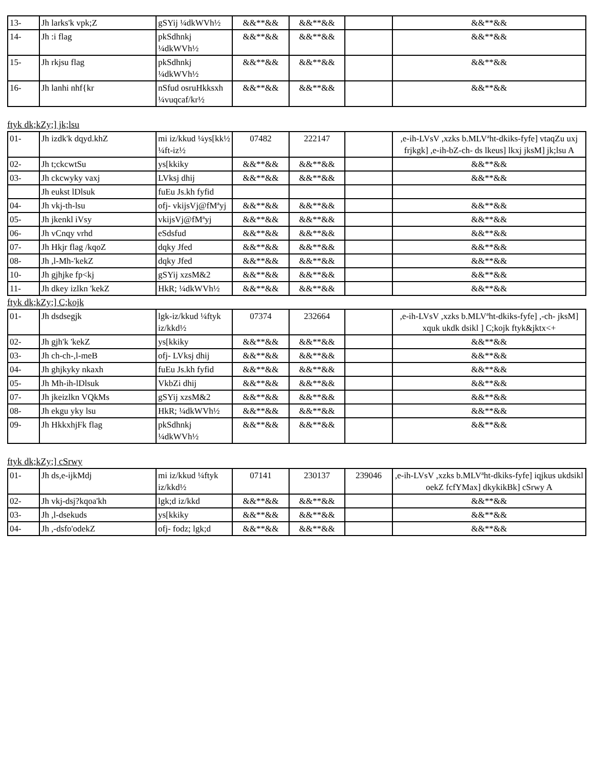| 13- | Jh larks'k vpk;Z | gSYij ¼dkWVh½ | &&**&& | &&**&& | | &&**&& |
| 14- | Jh :i flag | pkSdhnkj ¼dkWVh½ | &&**&& | &&**&& | | &&**&& |
| 15- | Jh rkjsu flag | pkSdhnkj ¼dkWVh½ | &&**&& | &&**&& | | &&**&& |
| 16- | Jh lanhi nhf{kr | nSfud osruHkksxh ¼vuqcaf/kr½ | &&**&& | &&**&& | | &&**&& |
ftyk dk;kZy;] jk;lsu
| 01- | Jh izdk'k dqyd.khZ | mi iz/kkud ¼ys[kk½ ¼ft-iz½ | 07482 | 222147 | | ,e-ih-LVsV ,xzks b.MLVªht-dkiks-fyfe] vtaqZu uxj frjkgk] ,e-ih-bZ-ch- ds lkeus] lkxj jksM] jk;lsu A |
| 02- | Jh t;ckcwtSu | ys[kkiky | &&**&& | &&**&& | | &&**&& |
| 03- | Jh ckcwyky vaxj | LVksj dhij | &&**&& | &&**&& | | &&**&& |
| | Jh eukst lDlsuk | fuEu Js.kh fyfid | | | | |
| 04- | Jh vkj-th-lsu | ofj- vkijsVj@fMªyj | &&**&& | &&**&& | | &&**&& |
| 05- | Jh jkenkl iVsy | vkijsVj@fMªyj | &&**&& | &&**&& | | &&**&& |
| 06- | Jh vCnqy vrhd | eSdsfud | &&**&& | &&**&& | | &&**&& |
| 07- | Jh Hkjr flag /kqoZ | dqky Jfed | &&**&& | &&**&& | | &&**&& |
| 08- | Jh ,l-Mh-'kekZ | dqky Jfed | &&**&& | &&**&& | | &&**&& |
| 10- | Jh gjhjke fp<kj | gSYij xzsM&2 | &&**&& | &&**&& | | &&**&& |
| 11- | Jh dkey izlkn 'kekZ | HkR; ¼dkWVh½ | &&**&& | &&**&& | | &&**&& |
ftyk dk;kZy;] C;kojk
| 01- | Jh dsdsegjk | lgk-iz/kkud ¼ftyk iz/kkd½ | 07374 | 232664 | | ,e-ih-LVsV ,xzks b.MLVªht-dkiks-fyfe] ,-ch- jksM] xquk ukdk dsikl ] C;kojk ftyk&jktx<+ |
| 02- | Jh gjh'k 'kekZ | ys[kkiky | &&**&& | &&**&& | | &&**&& |
| 03- | Jh ch-ch-,l-meB | ofj- LVksj dhij | &&**&& | &&**&& | | &&**&& |
| 04- | Jh ghjkyky nkaxh | fuEu Js.kh fyfid | &&**&& | &&**&& | | &&**&& |
| 05- | Jh Mh-ih-lDlsuk | VkbZi dhij | &&**&& | &&**&& | | &&**&& |
| 07- | Jh jkeizlkn VQkMs | gSYij xzsM&2 | &&**&& | &&**&& | | &&**&& |
| 08- | Jh ekgu yky lsu | HkR; ¼dkWVh½ | &&**&& | &&**&& | | &&**&& |
| 09- | Jh HkkxhjFk flag | pkSdhnkj ¼dkWVh½ | &&**&& | &&**&& | | &&**&& |
ftyk dk;kZy;] cSrwy
| 01- | Jh ds,e-ijkMdj | mi iz/kkud ¼ftyk iz/kkd½ | 07141 | 230137 | 239046 | ,e-ih-LVsV ,xzks b.MLVªht-dkiks-fyfe] iqjkus ukdsikl oekZ fcfYMax] dkykikBk] cSrwy A |
| 02- | Jh vkj-dsj?kqoa'kh | lgk;d iz/kkd | &&**&& | &&**&& | | &&**&& |
| 03- | Jh ,l-dsekuds | ys[kkiky | &&**&& | &&**&& | | &&**&& |
| 04- | Jh ,-dsfo'odekZ | ofj- fodz; lgk;d | &&**&& | &&**&& | | &&**&& |